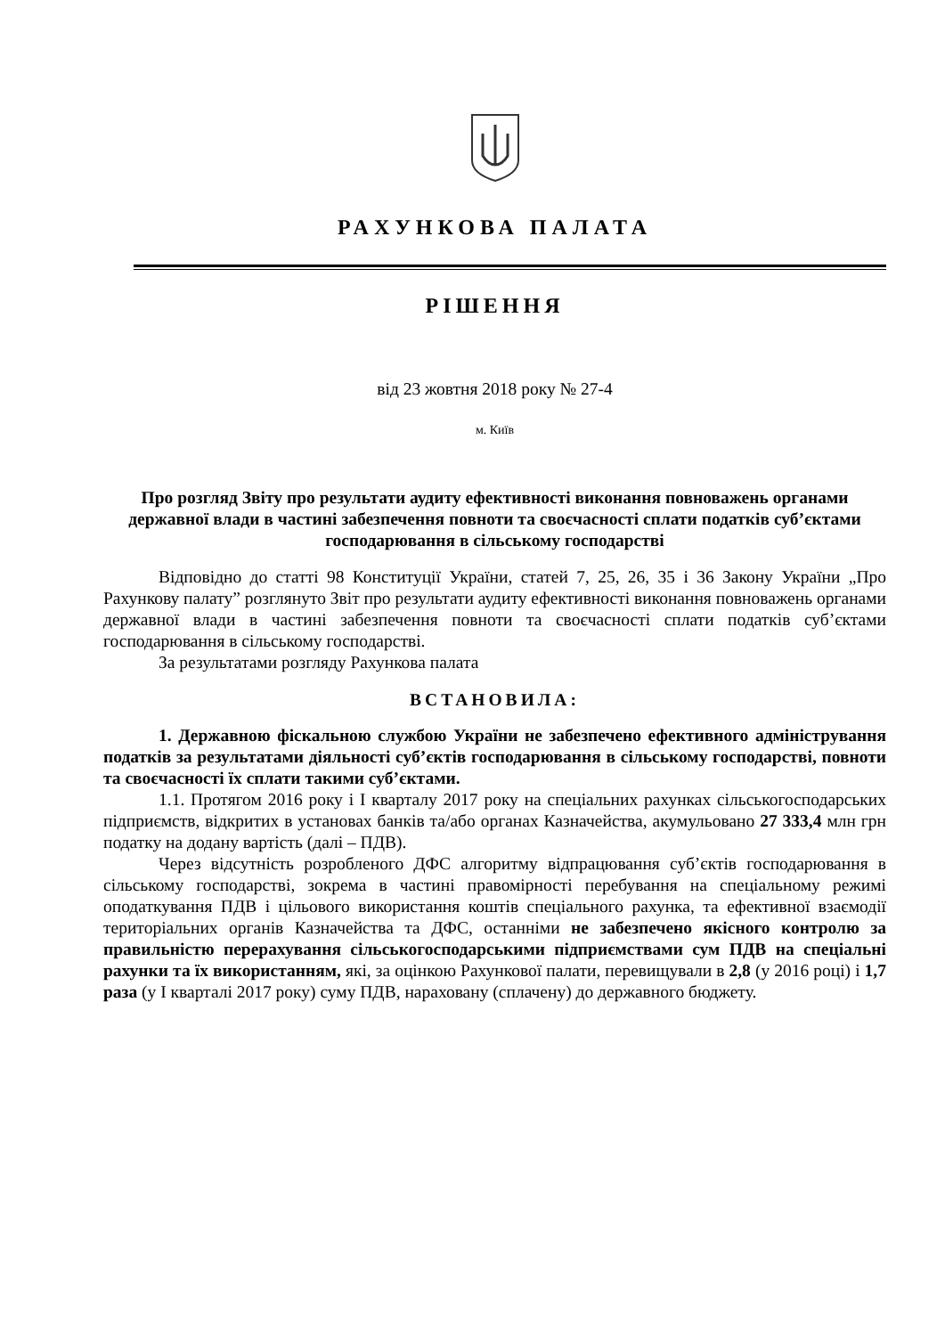РАХУНКОВА ПАЛАТА
РІШЕННЯ
від 23 жовтня 2018 року № 27-4
м. Київ
Про розгляд Звіту про результати аудиту ефективності виконання повноважень органами державної влади в частині забезпечення повноти та своєчасності сплати податків суб’єктами господарювання в сільському господарстві
Відповідно до статті 98 Конституції України, статей 7, 25, 26, 35 і 36 Закону України „Про Рахункову палату” розглянуто Звіт про результати аудиту ефективності виконання повноважень органами державної влади в частині забезпечення повноти та своєчасності сплати податків суб’єктами господарювання в сільському господарстві.
За результатами розгляду Рахункова палата
ВСТАНОВИЛА:
1. Державною фіскальною службою України не забезпечено ефективного адміністрування податків за результатами діяльності суб’єктів господарювання в сільському господарстві, повноти та своєчасності їх сплати такими суб’єктами.
1.1. Протягом 2016 року і I кварталу 2017 року на спеціальних рахунках сільськогосподарських підприємств, відкритих в установах банків та/або органах Казначейства, акумульовано 27 333,4 млн грн податку на додану вартість (далі – ПДВ).
Через відсутність розробленого ДФС алгоритму відпрацювання суб’єктів господарювання в сільському господарстві, зокрема в частині правомірності перебування на спеціальному режимі оподаткування ПДВ і цільового використання коштів спеціального рахунка, та ефективної взаємодії територіальних органів Казначейства та ДФС, останніми не забезпечено якісного контролю за правильністю перерахування сільськогосподарськими підприємствами сум ПДВ на спеціальні рахунки та їх використанням, які, за оцінкою Рахункової палати, перевищували в 2,8 (у 2016 році) і 1,7 раза (у I кварталі 2017 року) суму ПДВ, нараховану (сплачену) до державного бюджету.